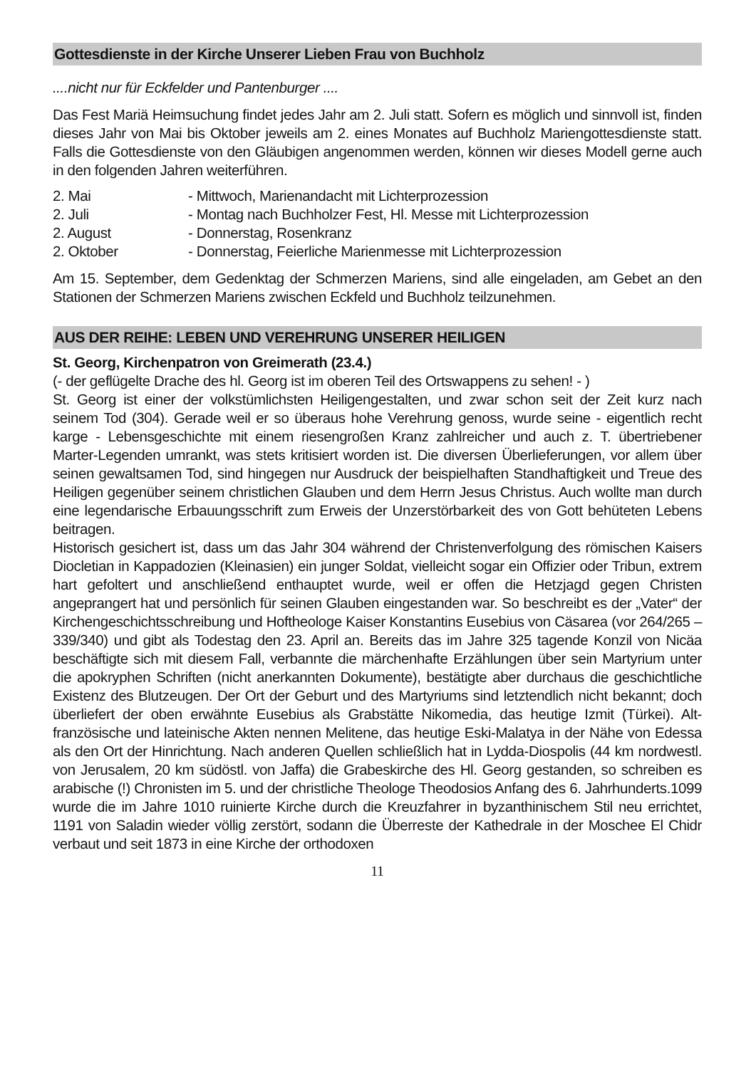Gottesdienste in der Kirche Unserer Lieben Frau von Buchholz
....nicht nur für Eckfelder und Pantenburger ....
Das Fest Mariä Heimsuchung findet jedes Jahr am 2. Juli statt. Sofern es möglich und sinnvoll ist, finden dieses Jahr von Mai bis Oktober jeweils am 2. eines Monates auf Buchholz Mariengottesdienste statt. Falls die Gottesdienste von den Gläubigen angenommen werden, können wir dieses Modell gerne auch in den folgenden Jahren weiterführen.
| 2. Mai | - Mittwoch, Marienandacht mit Lichterprozession |
| 2. Juli | - Montag nach Buchholzer Fest, Hl. Messe mit Lichterprozession |
| 2. August | - Donnerstag, Rosenkranz |
| 2. Oktober | - Donnerstag, Feierliche Marienmesse mit Lichterprozession |
Am 15. September, dem Gedenktag der Schmerzen Mariens, sind alle eingeladen, am Gebet an den Stationen der Schmerzen Mariens zwischen Eckfeld und Buchholz teilzunehmen.
AUS DER REIHE: LEBEN UND VEREHRUNG UNSERER HEILIGEN
St. Georg, Kirchenpatron von Greimerath (23.4.)
(- der geflügelte Drache des hl. Georg ist im oberen Teil des Ortswappens zu sehen! - )
St. Georg ist einer der volkstümlichsten Heiligengestalten, und zwar schon seit der Zeit kurz nach seinem Tod (304). Gerade weil er so überaus hohe Verehrung genoss, wurde seine - eigentlich recht karge - Lebensgeschichte mit einem riesengroßen Kranz zahlreicher und auch z. T. übertriebener Marter-Legenden umrankt, was stets kritisiert worden ist. Die diversen Überlieferungen, vor allem über seinen gewaltsamen Tod, sind hingegen nur Ausdruck der beispielhaften Standhaftigkeit und Treue des Heiligen gegenüber seinem christlichen Glauben und dem Herrn Jesus Christus. Auch wollte man durch eine legendarische Erbauungsschrift zum Erweis der Unzerstörbarkeit des von Gott behüteten Lebens beitragen.
Historisch gesichert ist, dass um das Jahr 304 während der Christenverfolgung des römischen Kaisers Diocletian in Kappadozien (Kleinasien) ein junger Soldat, vielleicht sogar ein Offizier oder Tribun, extrem hart gefoltert und anschließend enthauptet wurde, weil er offen die Hetzjagd gegen Christen angeprangert hat und persönlich für seinen Glauben eingestanden war. So beschreibt es der „Vater“ der Kirchengeschichtsschreibung und Hoftheologe Kaiser Konstantins Eusebius von Cäsarea (vor 264/265 – 339/340) und gibt als Todestag den 23. April an. Bereits das im Jahre 325 tagende Konzil von Nicäa beschäftigte sich mit diesem Fall, verbannte die märchenhafte Erzählungen über sein Martyrium unter die apokryphen Schriften (nicht anerkannten Dokumente), bestätigte aber durchaus die geschichtliche Existenz des Blutzeugen. Der Ort der Geburt und des Martyriums sind letztendlich nicht bekannt; doch überliefert der oben erwähnte Eusebius als Grabstätte Nikomedia, das heutige Izmit (Türkei). Alt-französische und lateinische Akten nennen Melitene, das heutige Eski-Malatya in der Nähe von Edessa als den Ort der Hinrichtung. Nach anderen Quellen schließlich hat in Lydda-Diospolis (44 km nordwestl. von Jerusalem, 20 km südöstl. von Jaffa) die Grabeskirche des Hl. Georg gestanden, so schreiben es arabische (!) Chronisten im 5. und der christliche Theologe Theodosios Anfang des 6. Jahrhunderts.1099 wurde die im Jahre 1010 ruinierte Kirche durch die Kreuzfahrer in byzanthinischem Stil neu errichtet, 1191 von Saladin wieder völlig zerstört, sodann die Überreste der Kathedrale in der Moschee El Chidr verbaut und seit 1873 in eine Kirche der orthodoxen
11